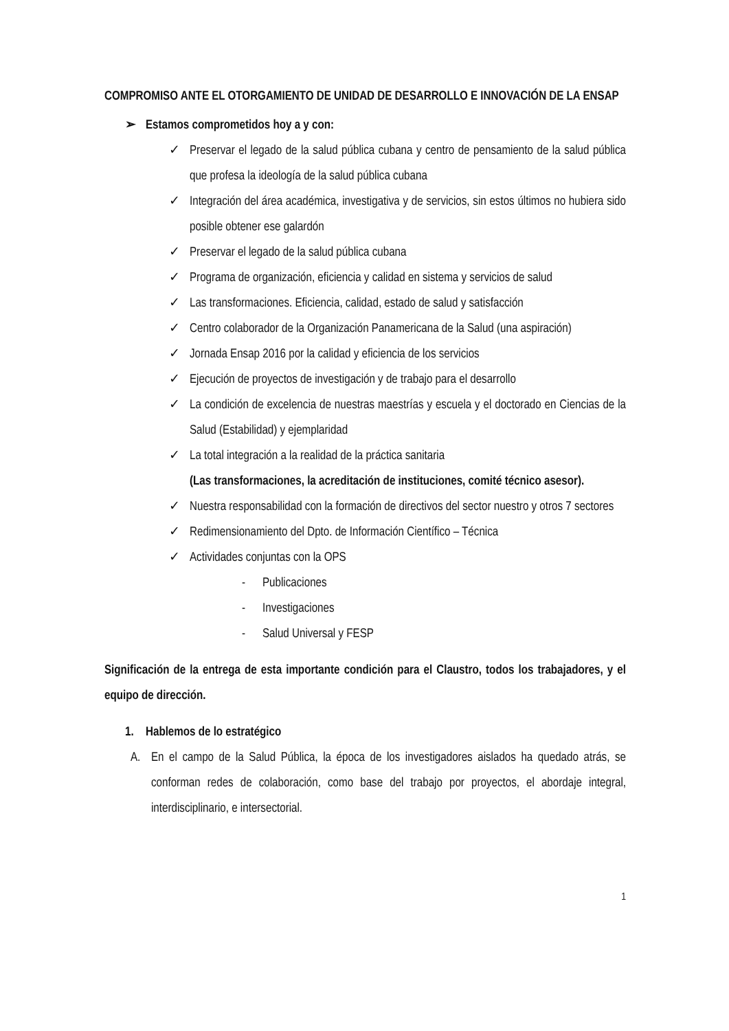COMPROMISO ANTE EL OTORGAMIENTO DE UNIDAD DE DESARROLLO E INNOVACIÓN DE LA ENSAP
➢ Estamos comprometidos hoy a y con:
✓ Preservar el legado de la salud pública cubana y centro de pensamiento de la salud pública que profesa la ideología de la salud pública cubana
✓ Integración del área académica, investigativa y de servicios, sin estos últimos no hubiera sido posible obtener ese galardón
✓ Preservar el legado de la salud pública cubana
✓ Programa de organización, eficiencia y calidad en sistema y servicios de salud
✓ Las transformaciones. Eficiencia, calidad, estado de salud y satisfacción
✓ Centro colaborador de la Organización Panamericana de la Salud (una aspiración)
✓ Jornada Ensap 2016 por la calidad y eficiencia de los servicios
✓ Ejecución de proyectos de investigación y de trabajo para el desarrollo
✓ La condición de excelencia de nuestras maestrías y escuela y el doctorado en Ciencias de la Salud (Estabilidad) y ejemplaridad
✓ La total integración a la realidad de la práctica sanitaria
(Las transformaciones, la acreditación de instituciones, comité técnico asesor).
✓ Nuestra responsabilidad con la formación de directivos del sector nuestro y otros 7 sectores
✓ Redimensionamiento del Dpto. de Información Científico – Técnica
✓ Actividades conjuntas con la OPS
- Publicaciones
- Investigaciones
- Salud Universal y FESP
Significación de la entrega de esta importante condición para el Claustro, todos los trabajadores, y el equipo de dirección.
1. Hablemos de lo estratégico
A. En el campo de la Salud Pública, la época de los investigadores aislados ha quedado atrás, se conforman redes de colaboración, como base del trabajo por proyectos, el abordaje integral, interdisciplinario, e intersectorial.
1